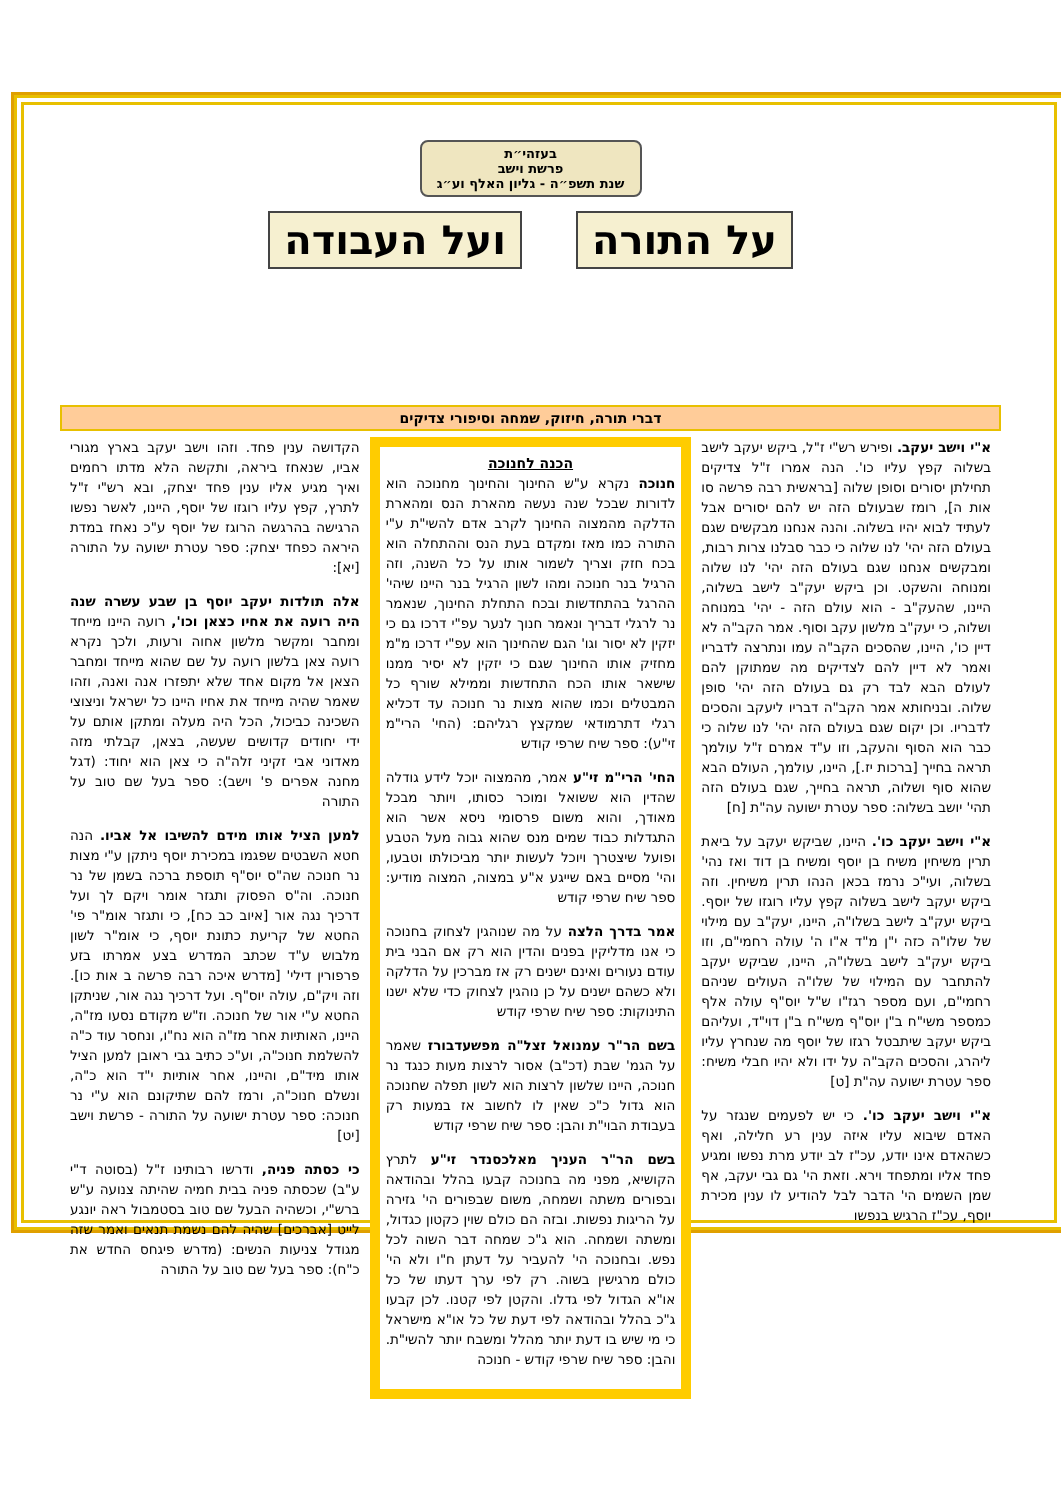בעזהי״ת
פרשת וישב
שנת תשפ״ה - גליון האלף וע״ג
על התורה ועל העבודה
דברי תורה, חיזוק, שמחה וסיפורי צדיקים
א"י וישב יעקב. ופירש רש"י ז"ל, ביקש יעקב לישב בשלוה קפץ עליו כו'. הנה אמרו ז"ל צדיקים תחילתן יסורים וסופן שלוה [בראשית רבה פרשה סו אות ה], רומז שבעולם הזה יש להם יסורים אבל לעתיד לבוא יהיו בשלוה. והנה אנחנו מבקשים שגם בעולם הזה יהי' לנו שלוה כי כבר סבלנו צרות רבות, ומבקשים אנחנו שגם בעולם הזה יהי' לנו שלוה ומנוחה והשקט. וכן ביקש יעק"ב לישב בשלוה, היינו, שהעק"ב - הוא עולם הזה - יהי' במנוחה ושלוה, כי יעק"ב מלשון עקב וסוף. אמר הקב"ה לא דיין כו', היינו, שהסכים הקב"ה עמו ונתרצה לדבריו ואמר לא דיין להם לצדיקים מה שמתוקן להם לעולם הבא לבד רק גם בעולם הזה יהי' סופן שלוה. ובניחותא אמר הקב"ה דבריו ליעקב והסכים לדבריו. וכן יקום שגם בעולם הזה יהי' לנו שלוה כי כבר הוא הסוף והעקב, וזו ע"ד אמרם ז"ל עולמך תראה בחייך [ברכות יז.], היינו, עולמך, העולם הבא שהוא סוף ושלוה, תראה בחייך, שגם בעולם הזה תהי' יושב בשלוה: ספר עטרת ישועה עה"ת [ח]
א"י וישב יעקב כו'. היינו, שביקש יעקב על ביאת תרין משיחין משיח בן יוסף ומשיח בן דוד ואז נהי' בשלוה, ועי"כ נרמז בכאן הנהו תרין משיחין. וזה ביקש יעקב לישב בשלוה קפץ עליו רוגזו של יוסף. ביקש יעק"ב לישב בשלו"ה, היינו, יעק"ב עם מילוי של שלו"ה כזה י"ן מ"ד א"ו ה' עולה רחמי"ם, וזו ביקש יעק"ב לישב בשלו"ה, היינו, שביקש יעקב להתחבר עם המילוי של שלו"ה העולים שניהם רחמי"ם, ועם מספר רגז"ו ש"ל יוס"ף עולה אלף כמספר משי"ח ב"ן יוס"ף משי"ח ב"ן דוי"ד, ועליהם ביקש יעקב שיתבטל רגזו של יוסף מה שנחרץ עליו ליהרג, והסכים הקב"ה על ידו ולא יהיו חבלי משיח: ספר עטרת ישועה עה"ת [ט]
א"י וישב יעקב כו'. כי יש לפעמים שנגזר על האדם שיבוא עליו איזה ענין רע חלילה, ואף כשהאדם אינו יודע, עכ"ז לב יודע מרת נפשו ומגיע פחד אליו ומתפחד וירא. וזאת הי' גם גבי יעקב, אף שמן השמים הי' הדבר לבל להודיע לו ענין מכירת יוסף, עכ"ז הרגיש בנפשו
הכנה לחנוכה
חנוכה נקרא ע"ש החינוך והחינוך מחנוכה הוא לדורות שבכל שנה נעשה מהארת הנס ומהארת הדלקה מהמצוה החינוך לקרב אדם להשי"ת ע"י התורה כמו מאז ומקדם בעת הנס וההתחלה הוא בכח חזק וצריך לשמור אותו על כל השנה, וזה הרגיל בנר חנוכה ומהו לשון הרגיל בנר היינו שיהי' ההרגל בהתחדשות ובכח התחלת החינוך, שנאמר נר לרגלי דבריך ונאמר חנוך לנער עפ"י דרכו גם כי יזקין לא יסור וגו' הגם שהחינוך הוא עפ"י דרכו מ"מ מחזיק אותו החינוך שגם כי יזקין לא יסיר ממנו שישאר אותו הכח התחדשות וממילא שורף כל המבטלים וכמו שהוא מצות נר חנוכה עד דכליא רגלי דתרמודאי שמקצץ רגליהם: (החי' הרי"מ זי"ע): ספר שיח שרפי קודש
החי' הרי"מ זי"ע אמר, מהמצוה יוכל לידע גודלה שהדין הוא ששואל ומוכר כסותו, ויותר מבכל מאודך, והוא משום פרסומי ניסא אשר הוא התגדלות כבוד שמים מנס שהוא גבוה מעל הטבע ופועל שיצטרך ויוכל לעשות יותר מביכולתו וטבעו, והי' מסיים באם שייגע א"ע במצוה, המצוה מודיע: ספר שיח שרפי קודש
אמר בדרך הלצה על מה שנוהגין לצחוק בחנוכה כי אנו מדליקין בפנים והדין הוא רק אם הבני בית עודם נעורים ואינם ישנים רק אז מברכין על הדלקה ולא כשהם ישנים על כן נוהגין לצחוק כדי שלא ישנו התינוקות: ספר שיח שרפי קודש
בשם הר"ר עמנואל זצל"ה מפשעדבורז שאמר על הגמ' שבת (דכ"ב) אסור לרצות מעות כנגד נר חנוכה, היינו שלשון לרצות הוא לשון תפלה שחנוכה הוא גדול כ"כ שאין לו לחשוב אז במעות רק בעבודת הבוי"ת והבן: ספר שיח שרפי קודש
בשם הר"ר העניך מאלכסנדר זי"ע לתרץ הקושיא, מפני מה בחנוכה קבעו בהלל ובהודאה ובפורים משתה ושמחה, משום שבפורים הי' גזירה על הריגות נפשות. ובזה הם כולם שוין כקטון כגדול, ומשתה ושמחה. הוא ג"כ שמחה דבר השוה לכל נפש. ובחנוכה הי' להעביר על דעתן ח"ו ולא הי' כולם מרגישין בשוה. רק לפי ערך דעתו של כל או"א הגדול לפי גדלו. והקטן לפי קטנו. לכן קבעו ג"כ בהלל ובהודאה לפי דעת של כל או"א מישראל כי מי שיש בו דעת יותר מהלל ומשבח יותר להשי"ת. והבן: ספר שיח שרפי קודש - חנוכה
הקדושה ענין פחד. וזהו וישב יעקב בארץ מגורי אביו, שנאחז ביראה, ותקשה הלא מדתו רחמים ואיך מגיע אליו ענין פחד יצחק, ובא רש"י ז"ל לתרץ, קפץ עליו רוגזו של יוסף, היינו, לאשר נפשו הרגישה בהרגשה הרוגז של יוסף ע"כ נאחז במדת היראה כפחד יצחק: ספר עטרת ישועה על התורה [יא]:
אלה תולדות יעקב יוסף בן שבע עשרה שנה היה רועה את אחיו כצאן וכו', רועה היינו מייחד ומחבר ומקשר מלשון אחוה ורעות, ולכך נקרא רועה צאן בלשון רועה על שם שהוא מייחד ומחבר הצאן אל מקום אחד שלא יתפזרו אנה ואנה, וזהו שאמר שהיה מייחד את אחיו היינו כל ישראל וניצוצי השכינה כביכול, הכל היה מעלה ומתקן אותם על ידי יחודים קדושים שעשה, בצאן, קבלתי מזה מאדוני אבי זקיני זלה"ה כי צאן הוא יחוד: (דגל מחנה אפרים פ' וישב): ספר בעל שם טוב על התורה
למען הציל אותו מידם להשיבו אל אביו. הנה חטא השבטים שפגמו במכירת יוסף ניתקן ע"י מצות נר חנוכה שה"ס יוס"ף תוספת ברכה בשמן של נר חנוכה. וה"ס הפסוק ותגזר אומר ויקם לך ועל דרכיך נגה אור [איוב כב כח], כי ותגזר אומ"ר פי' החטא של קריעת כתונת יוסף, כי אומ"ר לשון מלבוש ע"ד שכתב המדרש בצע אמרתו בזע פרפורין דילי' [מדרש איכה רבה פרשה ב אות כו]. וזה ויק"ם, עולה יוס"ף. ועל דרכיך נגה אור, שניתקן החטא ע"י אור של חנוכה. וז"ש מקודם נסעו מז"ה, היינו, האותיות אחר מז"ה הוא נח"ו, ונחסר עוד כ"ה להשלמת חנוכ"ה, וע"כ כתיב גבי ראובן למען הציל אותו מיד"ם, והיינו, אחר אותיות י"ד הוא כ"ה, ונשלם חנוכ"ה, ורמז להם שתיקונם הוא ע"י נר חנוכה: ספר עטרת ישועה על התורה - פרשת וישב [יט]
כי כסתה פניה, ודרשו רבותינו ז"ל (בסוטה ד"י ע"ב) שכסתה פניה בבית חמיה שהיתה צנועה ע"ש ברש"י, וכשהיה הבעל שם טוב בסטמבול ראה יונגע לייט [אברכים] שהיה להם נשמת תנאים ואמר שזה מגודל צניעות הנשים: (מדרש פיגחס החדש את כ"ח): ספר בעל שם טוב על התורה